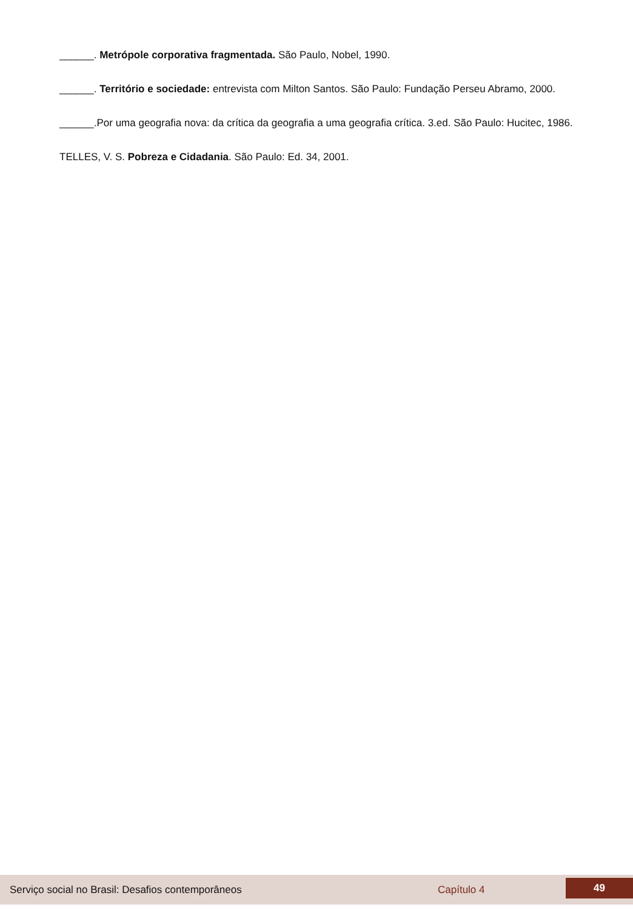______. Metrópole corporativa fragmentada. São Paulo, Nobel, 1990.
______. Território e sociedade: entrevista com Milton Santos. São Paulo: Fundação Perseu Abramo, 2000.
______.Por uma geografia nova: da crítica da geografia a uma geografia crítica. 3.ed. São Paulo: Hucitec, 1986.
TELLES, V. S. Pobreza e Cidadania. São Paulo: Ed. 34, 2001.
Serviço social no Brasil: Desafios contemporâneos Capítulo 4 49